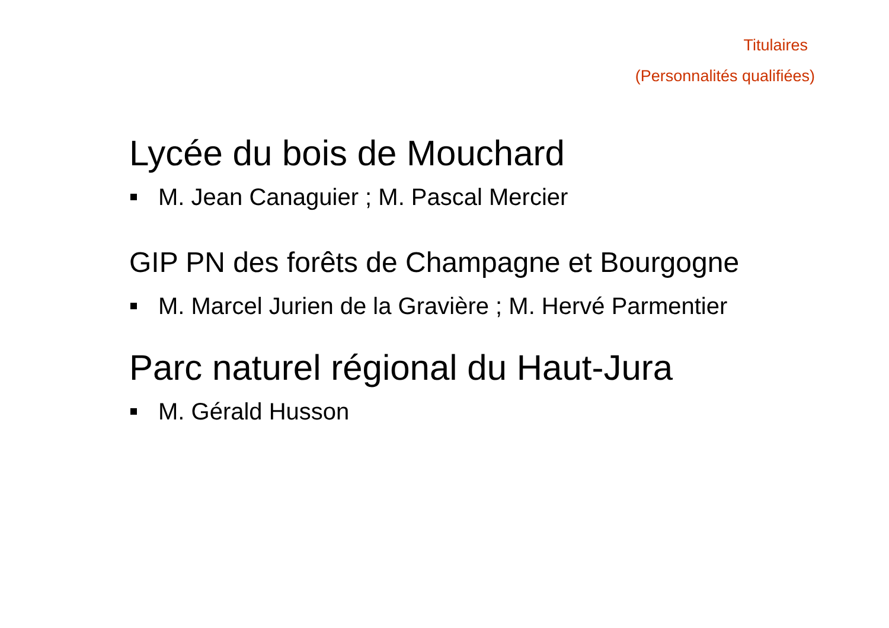Titulaires
(Personnalités qualifiées)
Lycée du bois de Mouchard
M. Jean Canaguier ; M. Pascal Mercier
GIP PN des forêts de Champagne et Bourgogne
M. Marcel Jurien de la Gravière ; M. Hervé Parmentier
Parc naturel régional du Haut-Jura
M. Gérald Husson